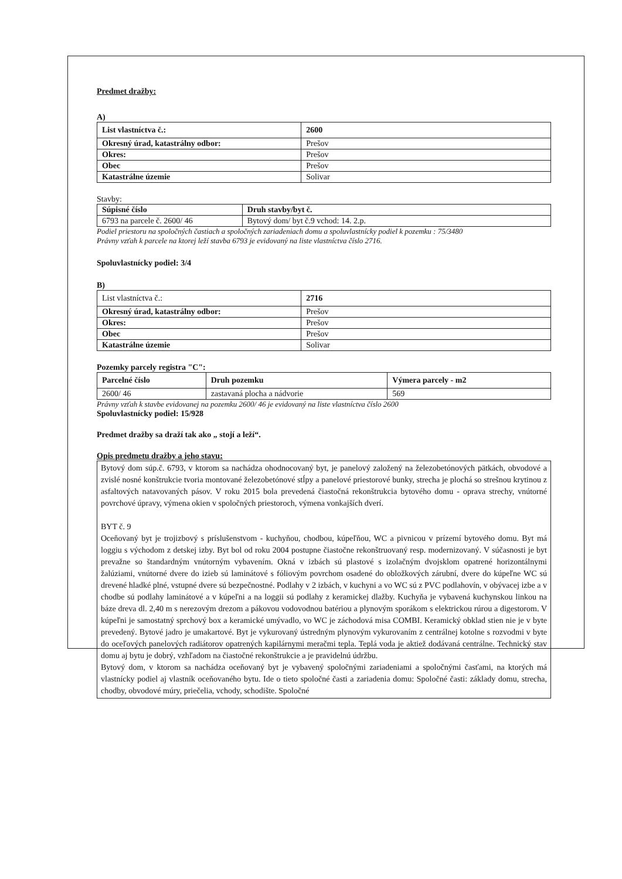Predmet dražby:
A)
| List vlastníctva č.: | 2600 |
| Okresný úrad, katastrálny odbor: | Prešov |
| Okres: | Prešov |
| Obec | Prešov |
| Katastrálne územie | Solivar |
Stavby:
| Súpisné číslo | Druh stavby/byt č. |
| 6793 na parcele č. 2600/ 46 | Bytový dom/ byt č.9 vchod: 14. 2.p. |
Podiel priestoru na spoločných častiach a spoločných zariadeniach domu a spoluvlastnícky podiel k pozemku : 75/3480
Právny vzťah k parcele na ktorej leží stavba 6793 je evidovaný na liste vlastníctva číslo 2716.
Spoluvlastnícky podiel: 3/4
B)
| List vlastníctva č.: | 2716 |
| Okresný úrad, katastrálny odbor: | Prešov |
| Okres: | Prešov |
| Obec | Prešov |
| Katastrálne územie | Solivar |
Pozemky parcely registra "C":
| Parcelné číslo | Druh pozemku | Výmera parcely - m2 |
| 2600/ 46 | zastavaná plocha a nádvorie | 569 |
Právny vzťah k stavbe evidovanej na pozemku 2600/ 46 je evidovaný na liste vlastníctva číslo 2600
Spoluvlastnícky podiel: 15/928
Predmet dražby sa draží tak ako „ stojí a leží“.
Opis predmetu dražby a jeho stavu:
Bytový dom súp.č. 6793, v ktorom sa nachádza ohodnocovaný byt, je panelový založený na železobetónových pätkách, obvodové a zvislé nosné konštrukcie tvoria montované železobetónové stĺpy a panelové priestorové bunky, strecha je plochá so strešnou krytinou z asfaltových natavovaných pásov. V roku 2015 bola prevedená čiastočná rekonštrukcia bytového domu - oprava strechy, vnútorné povrchové úpravy, výmena okien v spoločných priestoroch, výmena vonkajších dverí.
BYT č. 9
Oceňovaný byt je trojizbový s príslušenstvom - kuchyňou, chodbou, kúpeľňou, WC a pivnicou v prízemí bytového domu. Byt má loggiu s východom z detskej izby. Byt bol od roku 2004 postupne čiastočne rekonštruovaný resp. modernizovaný. V súčasnosti je byt prevažne so štandardným vnútorným vybavením. Okná v izbách sú plastové s izolačným dvojsklom opatrené horizontálnymi žalúziami, vnútorné dvere do izieb sú laminátové s fóliovým povrchom osadené do obložkových zárubní, dvere do kúpeľne WC sú drevené hladké plné, vstupné dvere sú bezpečnostné. Podlahy v 2 izbách, v kuchyni a vo WC sú z PVC podlahovín, v obývacej izbe a v chodbe sú podlahy laminátové a v kúpeľni a na loggii sú podlahy z keramickej dlažby. Kuchyňa je vybavená kuchynskou linkou na báze dreva dl. 2,40 m s nerezovým drezom a pákovou vodovodnou batériou a plynovým sporákom s elektrickou rúrou a digestorom. V kúpeľni je samostatný sprchový box a keramické umývadlo, vo WC je záchodová misa COMBI. Keramický obklad stien nie je v byte prevedený. Bytové jadro je umakartové. Byt je vykurovaný ústredným plynovým vykurovaním z centrálnej kotolne s rozvodmi v byte do oceľových panelových radiátorov opatrených kapilárnymi meračmi tepla. Teplá voda je aktiež dodávaná centrálne. Technický stav domu aj bytu je dobrý, vzhľadom na čiastočné rekonštrukcie a je pravidelnú údržbu.
Bytový dom, v ktorom sa nachádza oceňovaný byt je vybavený spoločnými zariadeniami a spoločnými časťami, na ktorých má vlastnícky podiel aj vlastník oceňovaného bytu. Ide o tieto spoločné časti a zariadenia domu: Spoločné časti: základy domu, strecha, chodby, obvodové múry, priečelia, vchody, schodište. Spoločné